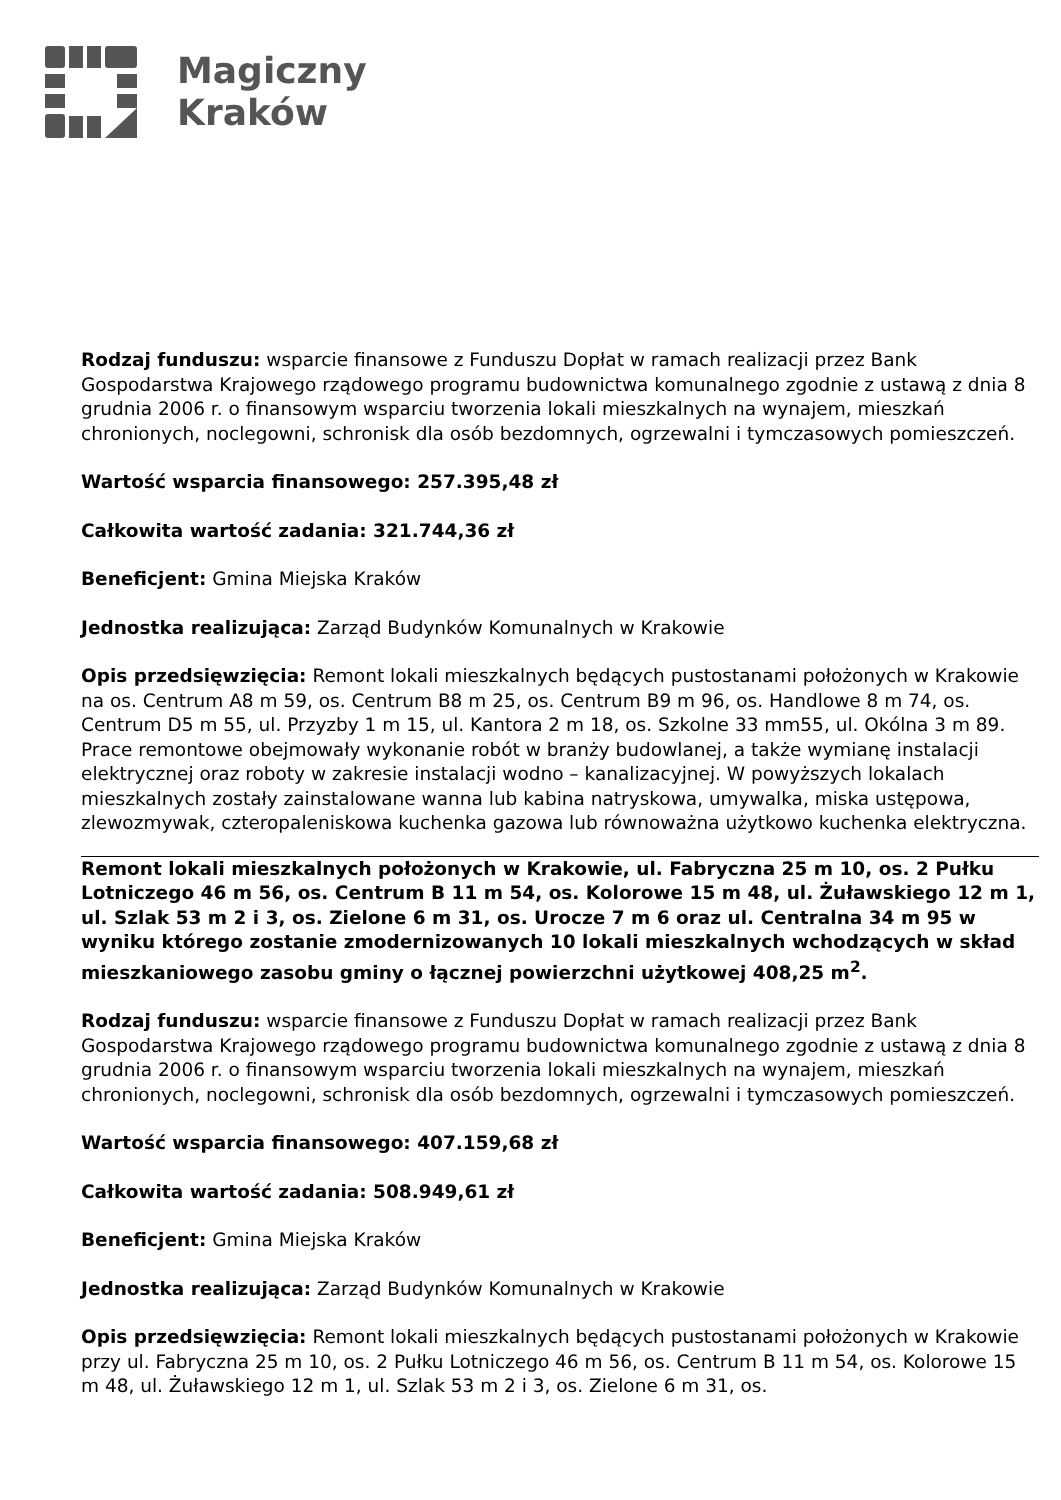Magiczny
Kraków
Rodzaj funduszu: wsparcie finansowe z Funduszu Dopłat w ramach realizacji przez Bank Gospodarstwa Krajowego rządowego programu budownictwa komunalnego zgodnie z ustawą z dnia 8 grudnia 2006 r. o finansowym wsparciu tworzenia lokali mieszkalnych na wynajem, mieszkań chronionych, noclegowni, schronisk dla osób bezdomnych, ogrzewalni i tymczasowych pomieszczeń.
Wartość wsparcia finansowego: 257.395,48 zł
Całkowita wartość zadania: 321.744,36 zł
Beneficjent: Gmina Miejska Kraków
Jednostka realizująca: Zarząd Budynków Komunalnych w Krakowie
Opis przedsięwzięcia: Remont lokali mieszkalnych będących pustostanami położonych w Krakowie na os. Centrum A8 m 59, os. Centrum B8 m 25, os. Centrum B9 m 96, os. Handlowe 8 m 74, os. Centrum D5 m 55, ul. Przyzby 1 m 15, ul. Kantora 2 m 18, os. Szkolne 33 mm55, ul. Okólna 3 m 89. Prace remontowe obejmowały wykonanie robót w branży budowlanej, a także wymianę instalacji elektrycznej oraz roboty w zakresie instalacji wodno – kanalizacyjnej. W powyższych lokalach mieszkalnych zostały zainstalowane wanna lub kabina natryskowa, umywalka, miska ustępowa, zlewozmywak, czteropaleniskowa kuchenka gazowa lub równoważna użytkowo kuchenka elektryczna.
Remont lokali mieszkalnych położonych w Krakowie, ul. Fabryczna 25 m 10, os. 2 Pułku Lotniczego 46 m 56, os. Centrum B 11 m 54, os. Kolorowe 15 m 48, ul. Żuławskiego 12 m 1, ul. Szlak 53 m 2 i 3, os. Zielone 6 m 31, os. Urocze 7 m 6 oraz ul. Centralna 34 m 95 w wyniku którego zostanie zmodernizowanych 10 lokali mieszkalnych wchodzących w skład mieszkaniowego zasobu gminy o łącznej powierzchni użytkowej 408,25 m<sup>2</sup>.
Rodzaj funduszu: wsparcie finansowe z Funduszu Dopłat w ramach realizacji przez Bank Gospodarstwa Krajowego rządowego programu budownictwa komunalnego zgodnie z ustawą z dnia 8 grudnia 2006 r. o finansowym wsparciu tworzenia lokali mieszkalnych na wynajem, mieszkań chronionych, noclegowni, schronisk dla osób bezdomnych, ogrzewalni i tymczasowych pomieszczeń.
Wartość wsparcia finansowego: 407.159,68 zł
Całkowita wartość zadania: 508.949,61 zł
Beneficjent: Gmina Miejska Kraków
Jednostka realizująca: Zarząd Budynków Komunalnych w Krakowie
Opis przedsięwzięcia: Remont lokali mieszkalnych będących pustostanami położonych w Krakowie przy ul. Fabryczna 25 m 10, os. 2 Pułku Lotniczego 46 m 56, os. Centrum B 11 m 54, os. Kolorowe 15 m 48, ul. Żuławskiego 12 m 1, ul. Szlak 53 m 2 i 3, os. Zielone 6 m 31, os.